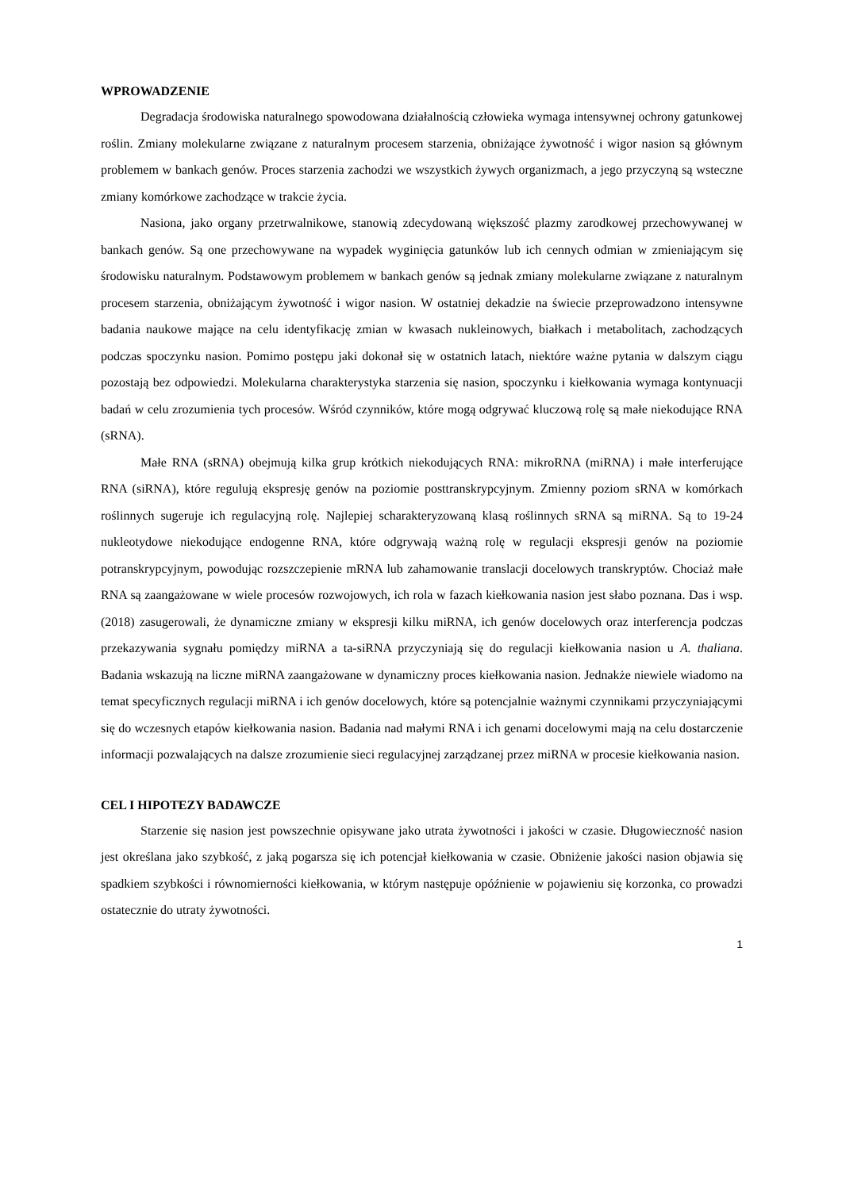WPROWADZENIE
Degradacja środowiska naturalnego spowodowana działalnością człowieka wymaga intensywnej ochrony gatunkowej roślin. Zmiany molekularne związane z naturalnym procesem starzenia, obniżające żywotność i wigor nasion są głównym problemem w bankach genów. Proces starzenia zachodzi we wszystkich żywych organizmach, a jego przyczyną są wsteczne zmiany komórkowe zachodzące w trakcie życia.
Nasiona, jako organy przetrwalnikowe, stanowią zdecydowaną większość plazmy zarodkowej przechowywanej w bankach genów. Są one przechowywane na wypadek wyginięcia gatunków lub ich cennych odmian w zmieniającym się środowisku naturalnym. Podstawowym problemem w bankach genów są jednak zmiany molekularne związane z naturalnym procesem starzenia, obniżającym żywotność i wigor nasion. W ostatniej dekadzie na świecie przeprowadzono intensywne badania naukowe mające na celu identyfikację zmian w kwasach nukleinowych, białkach i metabolitach, zachodzących podczas spoczynku nasion. Pomimo postępu jaki dokonał się w ostatnich latach, niektóre ważne pytania w dalszym ciągu pozostają bez odpowiedzi. Molekularna charakterystyka starzenia się nasion, spoczynku i kiełkowania wymaga kontynuacji badań w celu zrozumienia tych procesów. Wśród czynników, które mogą odgrywać kluczową rolę są małe niekodujące RNA (sRNA).
Małe RNA (sRNA) obejmują kilka grup krótkich niekodujących RNA: mikroRNA (miRNA) i małe interferujące RNA (siRNA), które regulują ekspresję genów na poziomie posttranskrypcyjnym. Zmienny poziom sRNA w komórkach roślinnych sugeruje ich regulacyjną rolę. Najlepiej scharakteryzowaną klasą roślinnych sRNA są miRNA. Są to 19-24 nukleotydowe niekodujące endogenne RNA, które odgrywają ważną rolę w regulacji ekspresji genów na poziomie potranskrypcyjnym, powodując rozszczepienie mRNA lub zahamowanie translacji docelowych transkryptów. Chociaż małe RNA są zaangażowane w wiele procesów rozwojowych, ich rola w fazach kiełkowania nasion jest słabo poznana. Das i wsp. (2018) zasugerowali, że dynamiczne zmiany w ekspresji kilku miRNA, ich genów docelowych oraz interferencja podczas przekazywania sygnału pomiędzy miRNA a ta-siRNA przyczyniają się do regulacji kiełkowania nasion u A. thaliana. Badania wskazują na liczne miRNA zaangażowane w dynamiczny proces kiełkowania nasion. Jednakże niewiele wiadomo na temat specyficznych regulacji miRNA i ich genów docelowych, które są potencjalnie ważnymi czynnikami przyczyniającymi się do wczesnych etapów kiełkowania nasion. Badania nad małymi RNA i ich genami docelowymi mają na celu dostarczenie informacji pozwalających na dalsze zrozumienie sieci regulacyjnej zarządzanej przez miRNA w procesie kiełkowania nasion.
CEL I HIPOTEZY BADAWCZE
Starzenie się nasion jest powszechnie opisywane jako utrata żywotności i jakości w czasie. Długowieczność nasion jest określana jako szybkość, z jaką pogarsza się ich potencjał kiełkowania w czasie. Obniżenie jakości nasion objawia się spadkiem szybkości i równomierności kiełkowania, w którym następuje opóźnienie w pojawieniu się korzonka, co prowadzi ostatecznie do utraty żywotności.
1